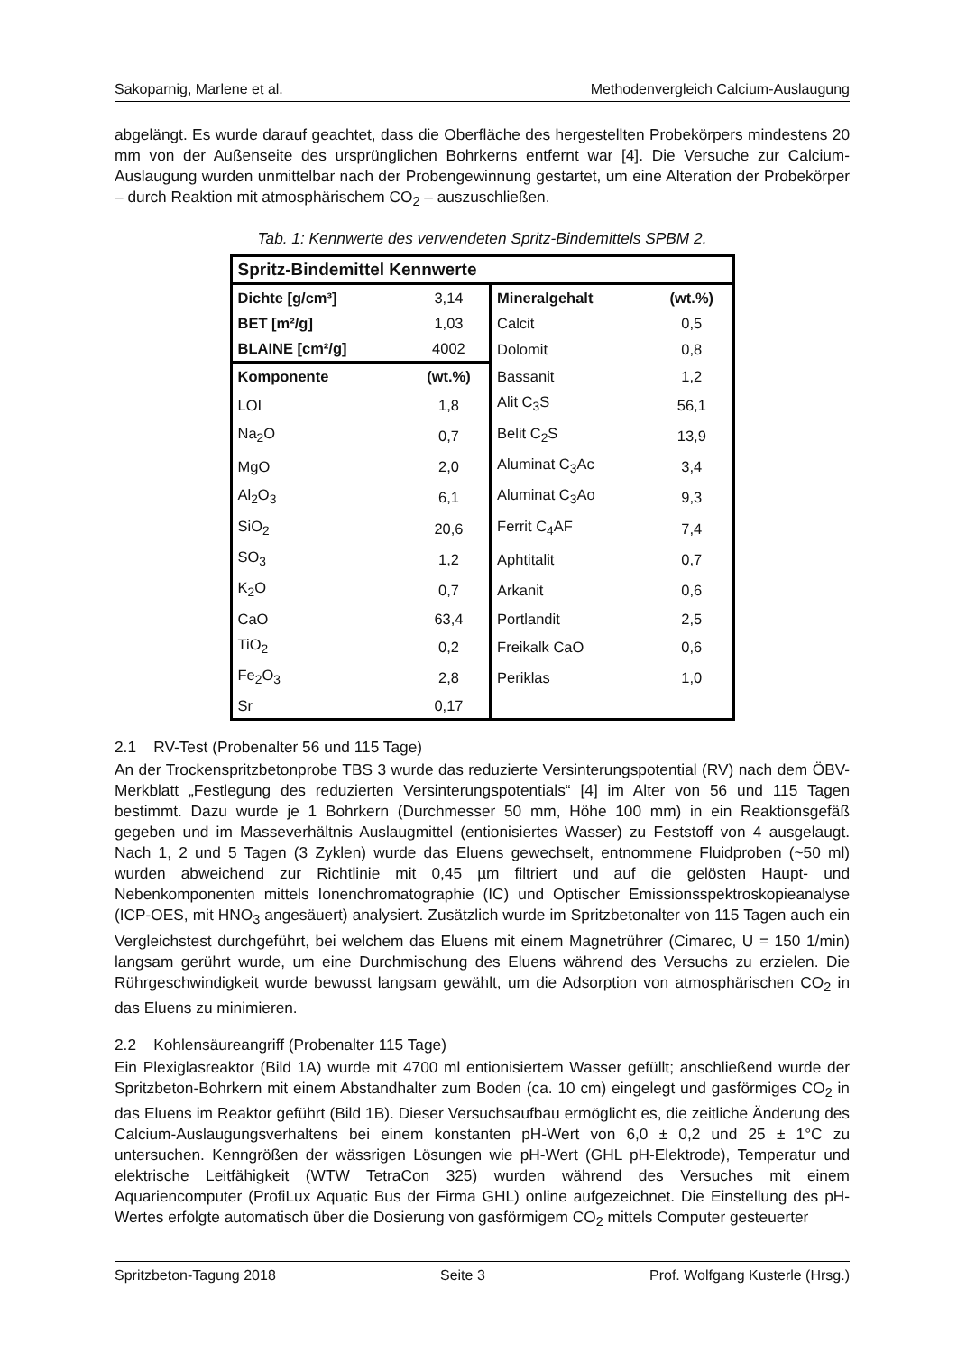Sakoparnig, Marlene et al. Methodenvergleich Calcium-Auslaugung
abgelängt. Es wurde darauf geachtet, dass die Oberfläche des hergestellten Probekörpers mindestens 20 mm von der Außenseite des ursprünglichen Bohrkerns entfernt war [4]. Die Versuche zur Calcium-Auslaugung wurden unmittelbar nach der Probengewinnung gestartet, um eine Alteration der Probekörper – durch Reaktion mit atmosphärischem CO<sub>2</sub> – auszuschließen.
Tab. 1: Kennwerte des verwendeten Spritz-Bindemittels SPBM 2.
| Spritz-Bindemittel Kennwerte | | | |
| Dichte [g/cm³] | 3,14 | Mineralgehalt | (wt.%) |
| BET [m²/g] | 1,03 | Calcit | 0,5 |
| BLAINE [cm²/g] | 4002 | Dolomit | 0,8 |
| Komponente | (wt.%) | Bassanit | 1,2 |
| LOI | 1,8 | Alit C<sub>3</sub>S | 56,1 |
| Na<sub>2</sub>O | 0,7 | Belit C<sub>2</sub>S | 13,9 |
| MgO | 2,0 | Aluminat C<sub>3</sub>Ac | 3,4 |
| Al<sub>2</sub>O<sub>3</sub> | 6,1 | Aluminat C<sub>3</sub>Ao | 9,3 |
| SiO<sub>2</sub> | 20,6 | Ferrit C<sub>4</sub>AF | 7,4 |
| SO<sub>3</sub> | 1,2 | Aphtitalit | 0,7 |
| K<sub>2</sub>O | 0,7 | Arkanit | 0,6 |
| CaO | 63,4 | Portlandit | 2,5 |
| TiO<sub>2</sub> | 0,2 | Freikalk CaO | 0,6 |
| Fe<sub>2</sub>O<sub>3</sub> | 2,8 | Periklas | 1,0 |
| Sr | 0,17 | | |
2.1 RV-Test (Probenalter 56 und 115 Tage)
An der Trockenspritzbetonprobe TBS 3 wurde das reduzierte Versinterungspotential (RV) nach dem ÖBV-Merkblatt „Festlegung des reduzierten Versinterungspotentials“ [4] im Alter von 56 und 115 Tagen bestimmt. Dazu wurde je 1 Bohrkern (Durchmesser 50 mm, Höhe 100 mm) in ein Reaktionsgefäß gegeben und im Masseverhältnis Auslaugmittel (entionisiertes Wasser) zu Feststoff von 4 ausgelaugt. Nach 1, 2 und 5 Tagen (3 Zyklen) wurde das Eluens gewechselt, entnommene Fluidproben (~50 ml) wurden abweichend zur Richtlinie mit 0,45 µm filtriert und auf die gelösten Haupt- und Nebenkomponenten mittels Ionenchromatographie (IC) und Optischer Emissionsspektroskopieanalyse (ICP-OES, mit HNO<sub>3</sub> angesäuert) analysiert. Zusätzlich wurde im Spritzbetonalter von 115 Tagen auch ein Vergleichstest durchgeführt, bei welchem das Eluens mit einem Magnetrührer (Cimarec, U = 150 1/min) langsam gerührt wurde, um eine Durchmischung des Eluens während des Versuchs zu erzielen. Die Rührgeschwindigkeit wurde bewusst langsam gewählt, um die Adsorption von atmosphärischen CO<sub>2</sub> in das Eluens zu minimieren.
2.2 Kohlensäureangriff (Probenalter 115 Tage)
Ein Plexiglasreaktor (Bild 1A) wurde mit 4700 ml entionisiertem Wasser gefüllt; anschließend wurde der Spritzbeton-Bohrkern mit einem Abstandhalter zum Boden (ca. 10 cm) eingelegt und gasförmiges CO<sub>2</sub> in das Eluens im Reaktor geführt (Bild 1B). Dieser Versuchsaufbau ermöglicht es, die zeitliche Änderung des Calcium-Auslaugungsverhaltens bei einem konstanten pH-Wert von 6,0 ± 0,2 und 25 ± 1°C zu untersuchen. Kenngrößen der wässrigen Lösungen wie pH-Wert (GHL pH-Elektrode), Temperatur und elektrische Leitfähigkeit (WTW TetraCon 325) wurden während des Versuches mit einem Aquariencomputer (ProfiLux Aquatic Bus der Firma GHL) online aufgezeichnet. Die Einstellung des pH-Wertes erfolgte automatisch über die Dosierung von gasförmigem CO<sub>2</sub> mittels Computer gesteuerter
Spritzbeton-Tagung 2018 Seite 3 Prof. Wolfgang Kusterle (Hrsg.)